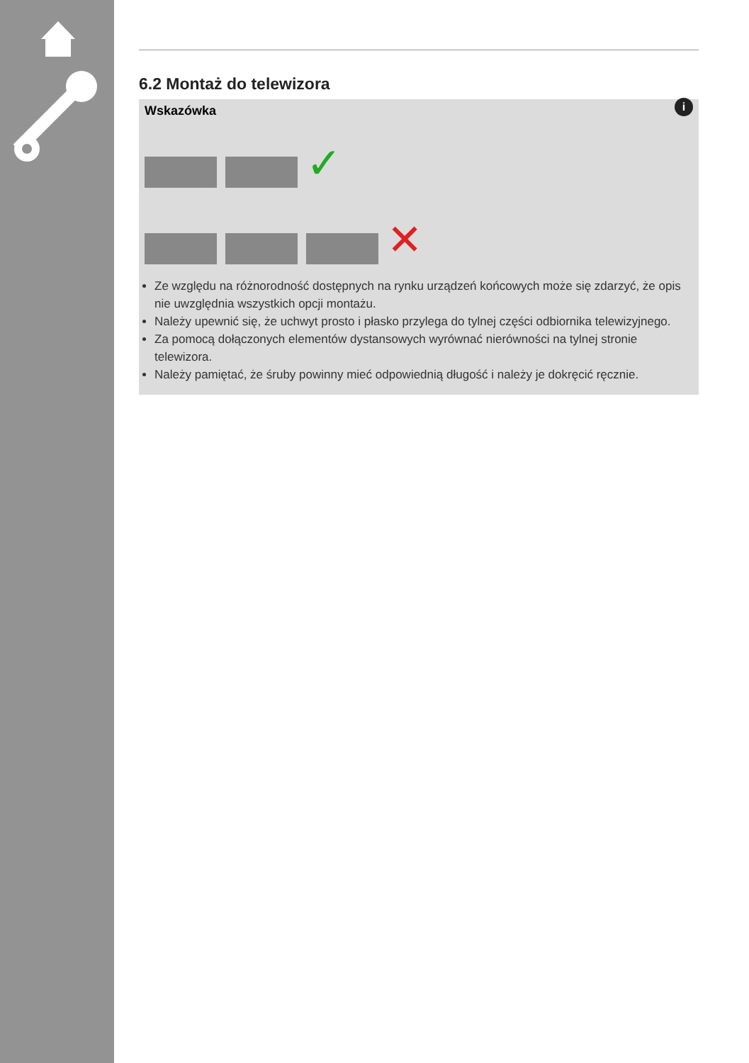6.2 Montaż do telewizora
i
Wskazówka
✓
✕
Ze względu na różnorodność dostępnych na rynku urządzeń końcowych może się zdarzyć, że opis nie uwzględnia wszystkich opcji montażu.
Należy upewnić się, że uchwyt prosto i płasko przylega do tylnej części odbiornika telewizyjnego.
Za pomocą dołączonych elementów dystansowych wyrównać nierówności na tylnej stronie telewizora.
Należy pamiętać, że śruby powinny mieć odpowiednią długość i należy je dokręcić ręcznie.